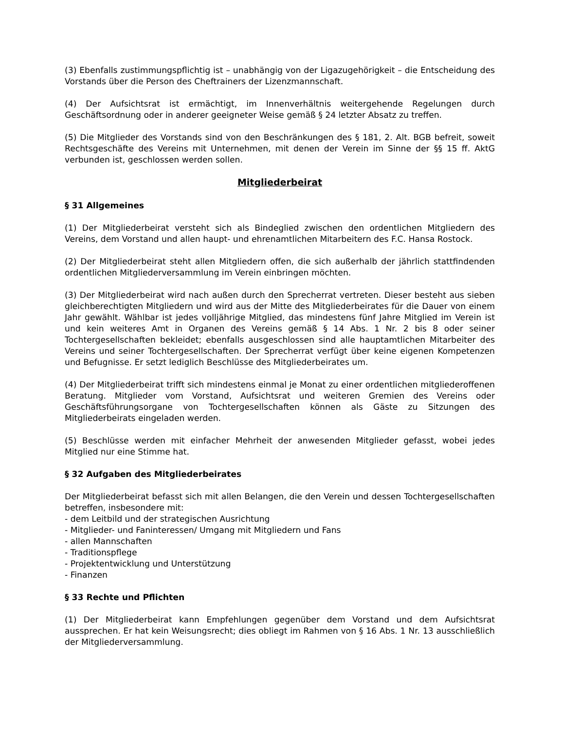(3) Ebenfalls zustimmungspflichtig ist – unabhängig von der Ligazugehörigkeit – die Entscheidung des Vorstands über die Person des Cheftrainers der Lizenzmannschaft.
(4) Der Aufsichtsrat ist ermächtigt, im Innenverhältnis weitergehende Regelungen durch Geschäftsordnung oder in anderer geeigneter Weise gemäß § 24 letzter Absatz zu treffen.
(5) Die Mitglieder des Vorstands sind von den Beschränkungen des § 181, 2. Alt. BGB befreit, soweit Rechtsgeschäfte des Vereins mit Unternehmen, mit denen der Verein im Sinne der §§ 15 ff. AktG verbunden ist, geschlossen werden sollen.
Mitgliederbeirat
§ 31 Allgemeines
(1) Der Mitgliederbeirat versteht sich als Bindeglied zwischen den ordentlichen Mitgliedern des Vereins, dem Vorstand und allen haupt- und ehrenamtlichen Mitarbeitern des F.C. Hansa Rostock.
(2) Der Mitgliederbeirat steht allen Mitgliedern offen, die sich außerhalb der jährlich stattfindenden ordentlichen Mitgliederversammlung im Verein einbringen möchten.
(3) Der Mitgliederbeirat wird nach außen durch den Sprecherrat vertreten. Dieser besteht aus sieben gleichberechtigten Mitgliedern und wird aus der Mitte des Mitgliederbeirates für die Dauer von einem Jahr gewählt. Wählbar ist jedes volljährige Mitglied, das mindestens fünf Jahre Mitglied im Verein ist und kein weiteres Amt in Organen des Vereins gemäß § 14 Abs. 1 Nr. 2 bis 8 oder seiner Tochtergesellschaften bekleidet; ebenfalls ausgeschlossen sind alle hauptamtlichen Mitarbeiter des Vereins und seiner Tochtergesellschaften. Der Sprecherrat verfügt über keine eigenen Kompetenzen und Befugnisse. Er setzt lediglich Beschlüsse des Mitgliederbeirates um.
(4) Der Mitgliederbeirat trifft sich mindestens einmal je Monat zu einer ordentlichen mitgliederoffenen Beratung. Mitglieder vom Vorstand, Aufsichtsrat und weiteren Gremien des Vereins oder Geschäftsführungsorgane von Tochtergesellschaften können als Gäste zu Sitzungen des Mitgliederbeirats eingeladen werden.
(5) Beschlüsse werden mit einfacher Mehrheit der anwesenden Mitglieder gefasst, wobei jedes Mitglied nur eine Stimme hat.
§ 32 Aufgaben des Mitgliederbeirates
Der Mitgliederbeirat befasst sich mit allen Belangen, die den Verein und dessen Tochtergesellschaften betreffen, insbesondere mit:
- dem Leitbild und der strategischen Ausrichtung
- Mitglieder- und Faninteressen/ Umgang mit Mitgliedern und Fans
- allen Mannschaften
- Traditionspflege
- Projektentwicklung und Unterstützung
- Finanzen
§ 33 Rechte und Pflichten
(1) Der Mitgliederbeirat kann Empfehlungen gegenüber dem Vorstand und dem Aufsichtsrat aussprechen. Er hat kein Weisungsrecht; dies obliegt im Rahmen von § 16 Abs. 1 Nr. 13 ausschließlich der Mitgliederversammlung.